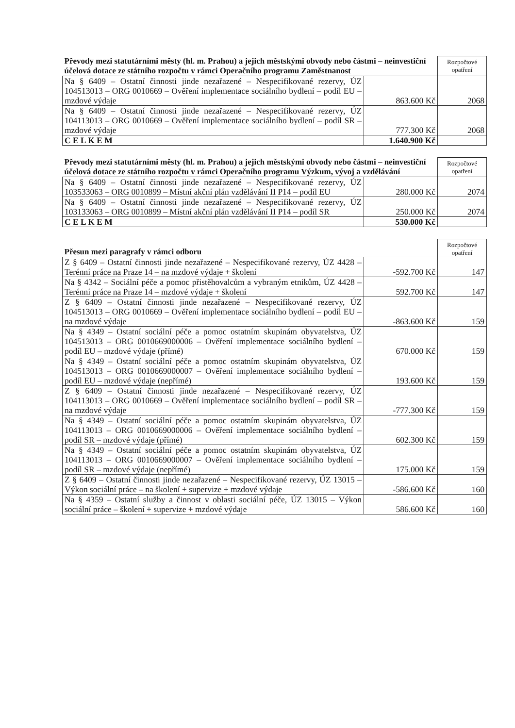| Převody mezi statutárními městy (hl. m. Prahou) a jejich městskými obvody nebo částmi – neinvestiční účelová dotace ze státního rozpočtu v rámci Operačního programu Zaměstnanost | | Rozpočtové opatření |
| --- | --- | --- |
| Na § 6409 – Ostatní činnosti jinde nezařazené – Nespecifikované rezervy, ÚZ 104513013 – ORG 0010669 – Ověření implementace sociálního bydlení – podíl EU – mzdové výdaje | 863.600 Kč | 2068 |
| Na § 6409 – Ostatní činnosti jinde nezařazené – Nespecifikované rezervy, ÚZ 104113013 – ORG 0010669 – Ověření implementace sociálního bydlení – podíl SR – mzdové výdaje | 777.300 Kč | 2068 |
| C E L K E M | 1.640.900 Kč | |
| Převody mezi statutárními městy (hl. m. Prahou) a jejich městskými obvody nebo částmi – neinvestiční účelová dotace ze státního rozpočtu v rámci Operačního programu Výzkum, vývoj a vzdělávání | | Rozpočtové opatření |
| --- | --- | --- |
| Na § 6409 – Ostatní činnosti jinde nezařazené – Nespecifikované rezervy, ÚZ 103533063 – ORG 0010899 – Místní akční plán vzdělávání II P14 – podíl EU | 280.000 Kč | 2074 |
| Na § 6409 – Ostatní činnosti jinde nezařazené – Nespecifikované rezervy, ÚZ 103133063 – ORG 0010899 – Místní akční plán vzdělávání II P14 – podíl SR | 250.000 Kč | 2074 |
| C E L K E M | 530.000 Kč | |
| Přesun mezi paragrafy v rámci odboru | | Rozpočtové opatření |
| --- | --- | --- |
| Z § 6409 – Ostatní činnosti jinde nezařazené – Nespecifikované rezervy, ÚZ 4428 – Terénní práce na Praze 14 – na mzdové výdaje + školení | -592.700 Kč | 147 |
| Na § 4342 – Sociální péče a pomoc přistěhovalcům a vybraným etnikům, ÚZ 4428 – Terénní práce na Praze 14 – mzdové výdaje + školení | 592.700 Kč | 147 |
| Z § 6409 – Ostatní činnosti jinde nezařazené – Nespecifikované rezervy, ÚZ 104513013 – ORG 0010669 – Ověření implementace sociálního bydlení – podíl EU – na mzdové výdaje | -863.600 Kč | 159 |
| Na § 4349 – Ostatní sociální péče a pomoc ostatním skupinám obyvatelstva, ÚZ 104513013 – ORG 0010669000006 – Ověření implementace sociálního bydlení – podíl EU – mzdové výdaje (přímé) | 670.000 Kč | 159 |
| Na § 4349 – Ostatní sociální péče a pomoc ostatním skupinám obyvatelstva, ÚZ 104513013 – ORG 0010669000007 – Ověření implementace sociálního bydlení – podíl EU – mzdové výdaje (nepřímé) | 193.600 Kč | 159 |
| Z § 6409 – Ostatní činnosti jinde nezařazené – Nespecifikované rezervy, ÚZ 104113013 – ORG 0010669 – Ověření implementace sociálního bydlení – podíl SR – na mzdové výdaje | -777.300 Kč | 159 |
| Na § 4349 – Ostatní sociální péče a pomoc ostatním skupinám obyvatelstva, ÚZ 104113013 – ORG 0010669000006 – Ověření implementace sociálního bydlení – podíl SR – mzdové výdaje (přímé) | 602.300 Kč | 159 |
| Na § 4349 – Ostatní sociální péče a pomoc ostatním skupinám obyvatelstva, ÚZ 104113013 – ORG 0010669000007 – Ověření implementace sociálního bydlení – podíl SR – mzdové výdaje (nepřímé) | 175.000 Kč | 159 |
| Z § 6409 – Ostatní činnosti jinde nezařazené – Nespecifikované rezervy, ÚZ 13015 – Výkon sociální práce – na školení + supervize + mzdové výdaje | -586.600 Kč | 160 |
| Na § 4359 – Ostatní služby a činnost v oblasti sociální péče, ÚZ 13015 – Výkon sociální práce – školení + supervize + mzdové výdaje | 586.600 Kč | 160 |